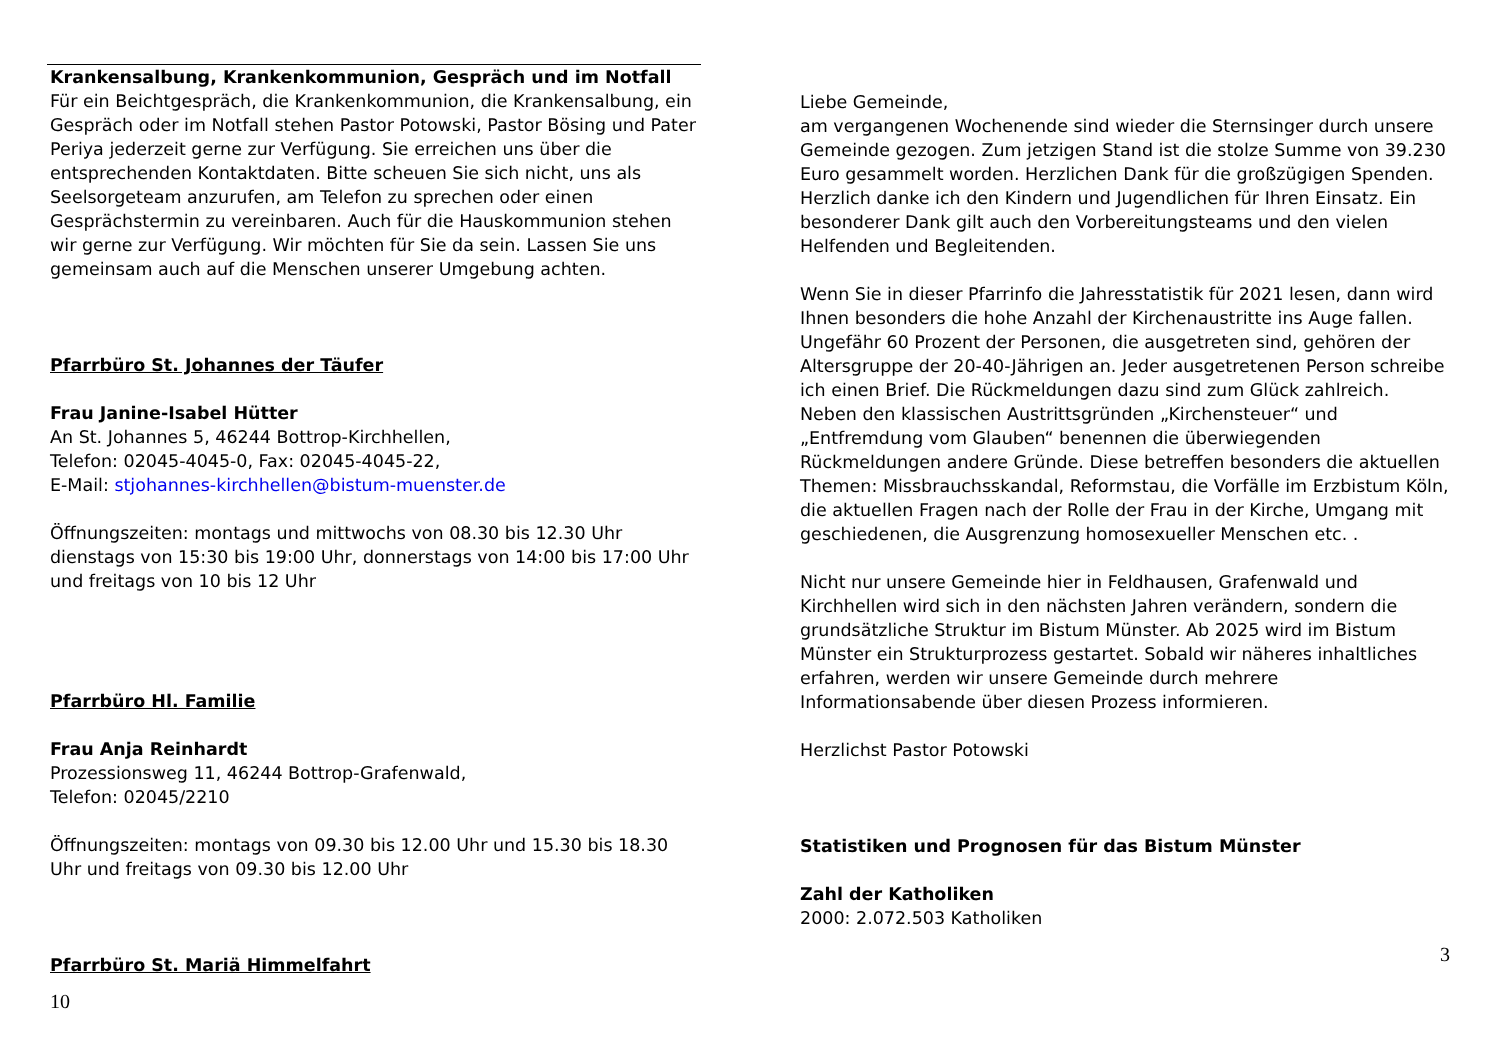Krankensalbung, Krankenkommunion, Gespräch und im Notfall
Für ein Beichtgespräch, die Krankenkommunion, die Krankensalbung, ein Gespräch oder im Notfall stehen Pastor Potowski, Pastor Bösing und Pater Periya jederzeit gerne zur Verfügung. Sie erreichen uns über die entsprechenden Kontaktdaten. Bitte scheuen Sie sich nicht, uns als Seelsorgeteam anzurufen, am Telefon zu sprechen oder einen Gesprächstermin zu vereinbaren. Auch für die Hauskommunion stehen wir gerne zur Verfügung. Wir möchten für Sie da sein. Lassen Sie uns gemeinsam auch auf die Menschen unserer Umgebung achten.
Pfarrbüro St. Johannes der Täufer
Frau Janine-Isabel Hütter
An St. Johannes 5, 46244 Bottrop-Kirchhellen,
Telefon: 02045-4045-0, Fax: 02045-4045-22,
E-Mail: stjohannes-kirchhellen@bistum-muenster.de
Öffnungszeiten: montags und mittwochs von 08.30 bis 12.30 Uhr dienstags von 15:30 bis 19:00 Uhr, donnerstags von 14:00 bis 17:00 Uhr und freitags von 10 bis 12 Uhr
Pfarrbüro Hl. Familie
Frau Anja Reinhardt
Prozessionsweg 11, 46244 Bottrop-Grafenwald,
Telefon: 02045/2210
Öffnungszeiten: montags von 09.30 bis 12.00 Uhr und 15.30 bis 18.30 Uhr und freitags von 09.30 bis 12.00 Uhr
Pfarrbüro St. Mariä Himmelfahrt
10
Liebe Gemeinde,
am vergangenen Wochenende sind wieder die Sternsinger durch unsere Gemeinde gezogen. Zum jetzigen Stand ist die stolze Summe von 39.230 Euro gesammelt worden. Herzlichen Dank für die großzügigen Spenden. Herzlich danke ich den Kindern und Jugendlichen für Ihren Einsatz. Ein besonderer Dank gilt auch den Vorbereitungsteams und den vielen Helfenden und Begleitenden.
Wenn Sie in dieser Pfarrinfo die Jahresstatistik für 2021 lesen, dann wird Ihnen besonders die hohe Anzahl der Kirchenaustritte ins Auge fallen. Ungefähr 60 Prozent der Personen, die ausgetreten sind, gehören der Altersgruppe der 20-40-Jährigen an. Jeder ausgetretenen Person schreibe ich einen Brief. Die Rückmeldungen dazu sind zum Glück zahlreich. Neben den klassischen Austrittsgründen „Kirchensteuer“ und „Entfremdung vom Glauben“ benennen die überwiegenden Rückmeldungen andere Gründe. Diese betreffen besonders die aktuellen Themen: Missbrauchsskandal, Reformstau, die Vorfälle im Erzbistum Köln, die aktuellen Fragen nach der Rolle der Frau in der Kirche, Umgang mit geschiedenen, die Ausgrenzung homosexueller Menschen etc. .
Nicht nur unsere Gemeinde hier in Feldhausen, Grafenwald und Kirchhellen wird sich in den nächsten Jahren verändern, sondern die grundsätzliche Struktur im Bistum Münster. Ab 2025 wird im Bistum Münster ein Strukturprozess gestartet. Sobald wir näheres inhaltliches erfahren, werden wir unsere Gemeinde durch mehrere Informationsabende über diesen Prozess informieren.
Herzlichst Pastor Potowski
Statistiken und Prognosen für das Bistum Münster
Zahl der Katholiken
2000: 2.072.503 Katholiken
3